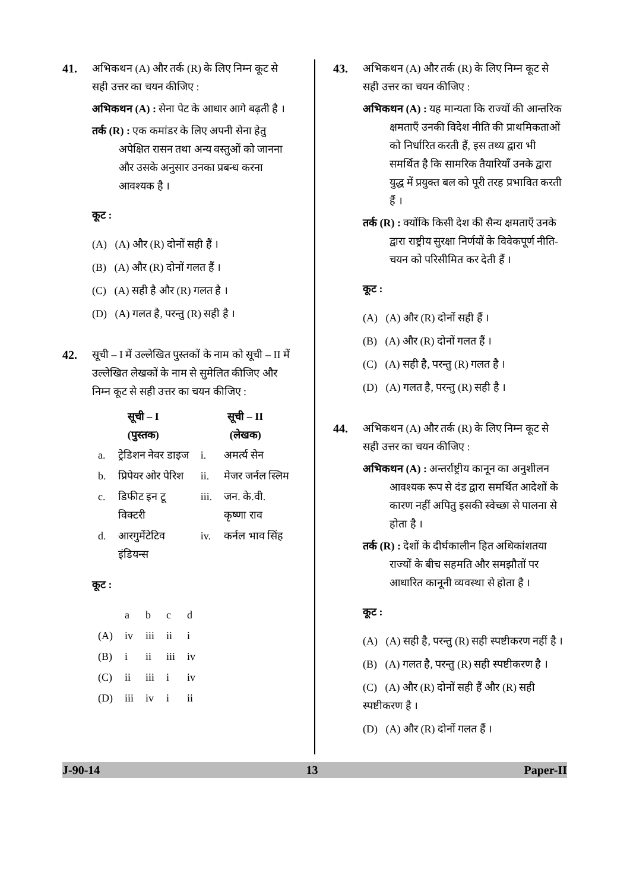41. अभिकथन (A) और तर्क (R) के लिए निम्न कूट से सही उत्तर का चयन कीजिए :
अभिकथन (A) : सेना पेट के आधार आगे बढ़ती है ।
तर्क (R) : एक कमांडर के लिए अपनी सेना हेतु अपेक्षित रासन तथा अन्य वस्तुओं को जानना और उसके अनुसार उनका प्रबन्ध करना आवश्यक है ।
कूट :
(A) (A) और (R) दोनों सही हैं ।
(B) (A) और (R) दोनों गलत हैं ।
(C) (A) सही है और (R) गलत है ।
(D) (A) गलत है, परन्तु (R) सही है ।
42. सूची – I में उल्लेखित पुस्तकों के नाम को सूची – II में उल्लेखित लेखकों के नाम से सुमेलित कीजिए और निम्न कूट से सही उत्तर का चयन कीजिए :
| सूची – I (पुस्तक) | | सूची – II (लेखक) | |
| --- | --- | --- | --- |
| a. | ट्रेडिशन नेवर डाइज | i. | अमर्त्य सेन |
| b. | प्रिपेयर ओर पेरिश | ii. | मेजर जर्नल स्लिम |
| c. | डिफीट इन टू विक्टरी | iii. | जन. के.वी. कृष्णा राव |
| d. | आरगुमेंटेटिव इंडियन्स | iv. | कर्नल भाव सिंह |
कूट :
| | a | b | c | d |
| (A) | iv | iii | ii | i |
| (B) | i | ii | iii | iv |
| (C) | ii | iii | i | iv |
| (D) | iii | iv | i | ii |
43. अभिकथन (A) और तर्क (R) के लिए निम्न कूट से सही उत्तर का चयन कीजिए :
अभिकथन (A) : यह मान्यता कि राज्यों की आन्तरिक क्षमताएँ उनकी विदेश नीति की प्राथमिकताओं को निर्धारित करती हैं, इस तथ्य द्वारा भी समर्थित है कि सामरिक तैयारियाँ उनके द्वारा युद्ध में प्रयुक्त बल को पूरी तरह प्रभावित करती हैं ।
तर्क (R) : क्योंकि किसी देश की सैन्य क्षमताएँ उनके द्वारा राष्ट्रीय सुरक्षा निर्णयों के विवेकपूर्ण नीति-चयन को परिसीमित कर देती हैं ।
कूट :
(A) (A) और (R) दोनों सही हैं ।
(B) (A) और (R) दोनों गलत हैं ।
(C) (A) सही है, परन्तु (R) गलत है ।
(D) (A) गलत है, परन्तु (R) सही है ।
44. अभिकथन (A) और तर्क (R) के लिए निम्न कूट से सही उत्तर का चयन कीजिए :
अभिकथन (A) : अन्तर्राष्ट्रीय कानून का अनुशीलन आवश्यक रूप से दंड द्वारा समर्थित आदेशों के कारण नहीं अपितु इसकी स्वेच्छा से पालना से होता है ।
तर्क (R) : देशों के दीर्घकालीन हित अधिकांशतया राज्यों के बीच सहमति और समझौतों पर आधारित कानूनी व्यवस्था से होता है ।
कूट :
(A) (A) सही है, परन्तु (R) सही स्पष्टीकरण नहीं है ।
(B) (A) गलत है, परन्तु (R) सही स्पष्टीकरण है ।
(C) (A) और (R) दोनों सही हैं और (R) सही स्पष्टीकरण है ।
(D) (A) और (R) दोनों गलत हैं ।
J-90-14 13 Paper-II